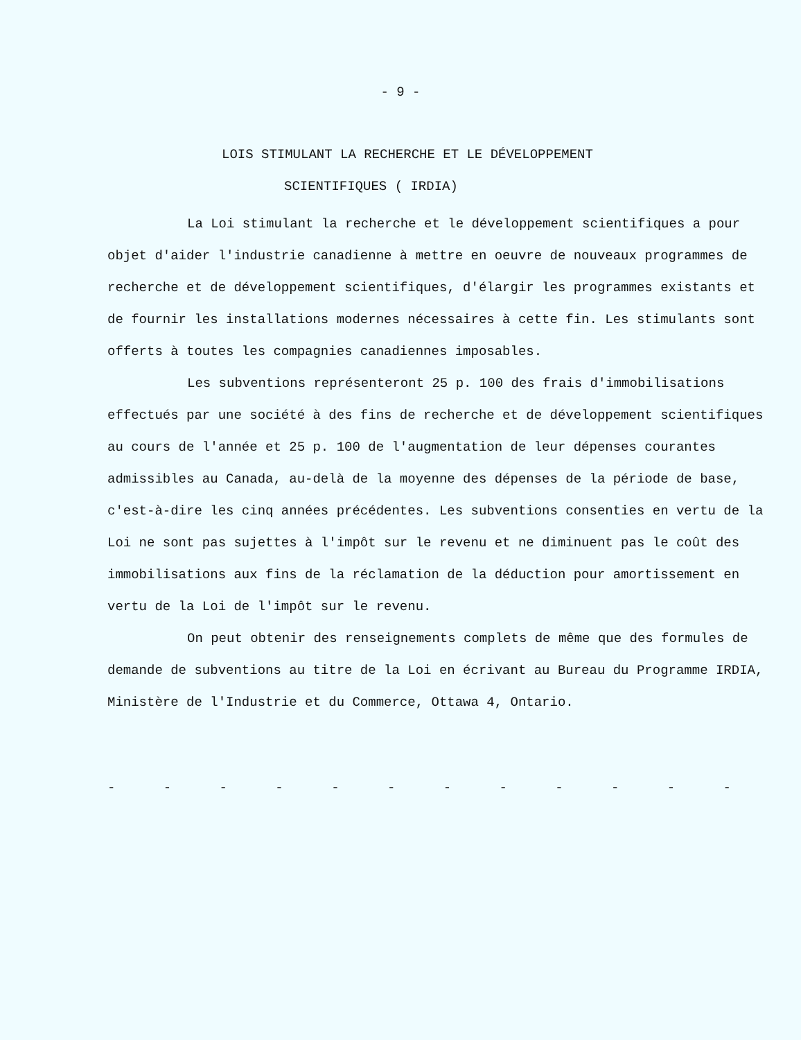- 9 -
LOIS STIMULANT LA RECHERCHE ET LE DÉVELOPPEMENT
SCIENTIFIQUES ( IRDIA)
La Loi stimulant la recherche et le développement scientifiques a pour objet d'aider l'industrie canadienne à mettre en oeuvre de nouveaux programmes de recherche et de développement scientifiques, d'élargir les programmes existants et de fournir les installations modernes nécessaires à cette fin. Les stimulants sont offerts à toutes les compagnies canadiennes imposables.
Les subventions représenteront 25 p. 100 des frais d'immobilisations effectués par une société à des fins de recherche et de développement scientifiques au cours de l'année et 25 p. 100 de l'augmentation de leur dépenses courantes admissibles au Canada, au-delà de la moyenne des dépenses de la période de base, c'est-à-dire les cinq années précédentes. Les subventions consenties en vertu de la Loi ne sont pas sujettes à l'impôt sur le revenu et ne diminuent pas le coût des immobilisations aux fins de la réclamation de la déduction pour amortissement en vertu de la Loi de l'impôt sur le revenu.
On peut obtenir des renseignements complets de même que des formules de demande de subventions au titre de la Loi en écrivant au Bureau du Programme IRDIA, Ministère de l'Industrie et du Commerce, Ottawa 4, Ontario.
- - - - - - - - - - - -